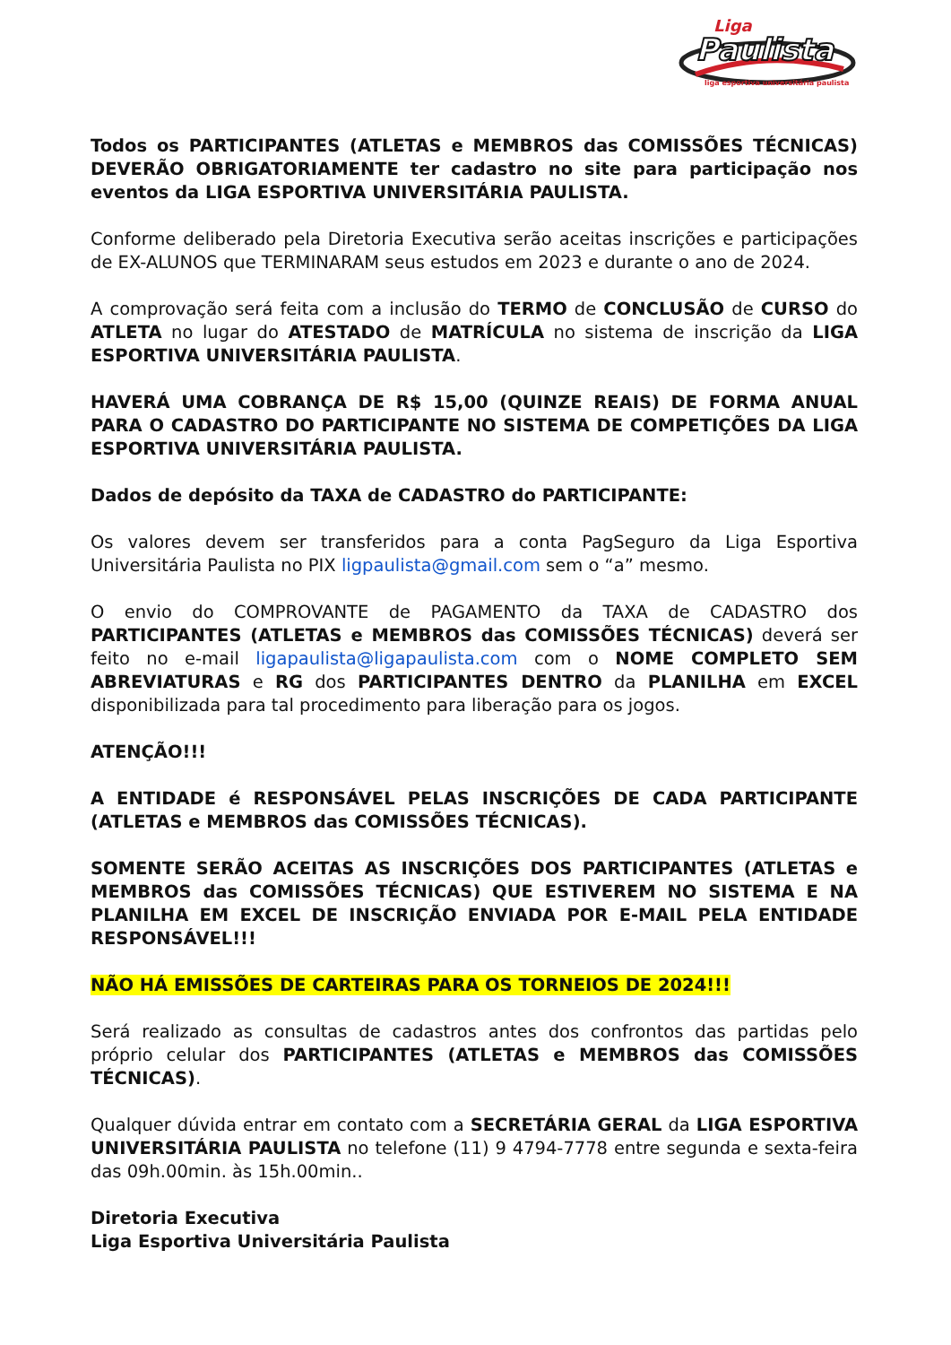Liga
Paulista
liga esportiva universitária paulista
Todos os PARTICIPANTES (ATLETAS e MEMBROS das COMISSÕES TÉCNICAS) DEVERÃO OBRIGATORIAMENTE ter cadastro no site para participação nos eventos da LIGA ESPORTIVA UNIVERSITÁRIA PAULISTA.
Conforme deliberado pela Diretoria Executiva serão aceitas inscrições e participações de EX-ALUNOS que TERMINARAM seus estudos em 2023 e durante o ano de 2024.
A comprovação será feita com a inclusão do TERMO de CONCLUSÃO de CURSO do ATLETA no lugar do ATESTADO de MATRÍCULA no sistema de inscrição da LIGA ESPORTIVA UNIVERSITÁRIA PAULISTA.
HAVERÁ UMA COBRANÇA DE R$ 15,00 (QUINZE REAIS) DE FORMA ANUAL PARA O CADASTRO DO PARTICIPANTE NO SISTEMA DE COMPETIÇÕES DA LIGA ESPORTIVA UNIVERSITÁRIA PAULISTA.
Dados de depósito da TAXA de CADASTRO do PARTICIPANTE:
Os valores devem ser transferidos para a conta PagSeguro da Liga Esportiva Universitária Paulista no PIX ligpaulista@gmail.com sem o “a” mesmo.
O envio do COMPROVANTE de PAGAMENTO da TAXA de CADASTRO dos PARTICIPANTES (ATLETAS e MEMBROS das COMISSÕES TÉCNICAS) deverá ser feito no e-mail ligapaulista@ligapaulista.com com o NOME COMPLETO SEM ABREVIATURAS e RG dos PARTICIPANTES DENTRO da PLANILHA em EXCEL disponibilizada para tal procedimento para liberação para os jogos.
ATENÇÃO!!!
A ENTIDADE é RESPONSÁVEL PELAS INSCRIÇÕES DE CADA PARTICIPANTE (ATLETAS e MEMBROS das COMISSÕES TÉCNICAS).
SOMENTE SERÃO ACEITAS AS INSCRIÇÕES DOS PARTICIPANTES (ATLETAS e MEMBROS das COMISSÕES TÉCNICAS) QUE ESTIVEREM NO SISTEMA E NA PLANILHA EM EXCEL DE INSCRIÇÃO ENVIADA POR E-MAIL PELA ENTIDADE RESPONSÁVEL!!!
NÃO HÁ EMISSÕES DE CARTEIRAS PARA OS TORNEIOS DE 2024!!!
Será realizado as consultas de cadastros antes dos confrontos das partidas pelo próprio celular dos PARTICIPANTES (ATLETAS e MEMBROS das COMISSÕES TÉCNICAS).
Qualquer dúvida entrar em contato com a SECRETÁRIA GERAL da LIGA ESPORTIVA UNIVERSITÁRIA PAULISTA no telefone (11) 9 4794-7778 entre segunda e sexta-feira das 09h.00min. às 15h.00min..
Diretoria Executiva
Liga Esportiva Universitária Paulista